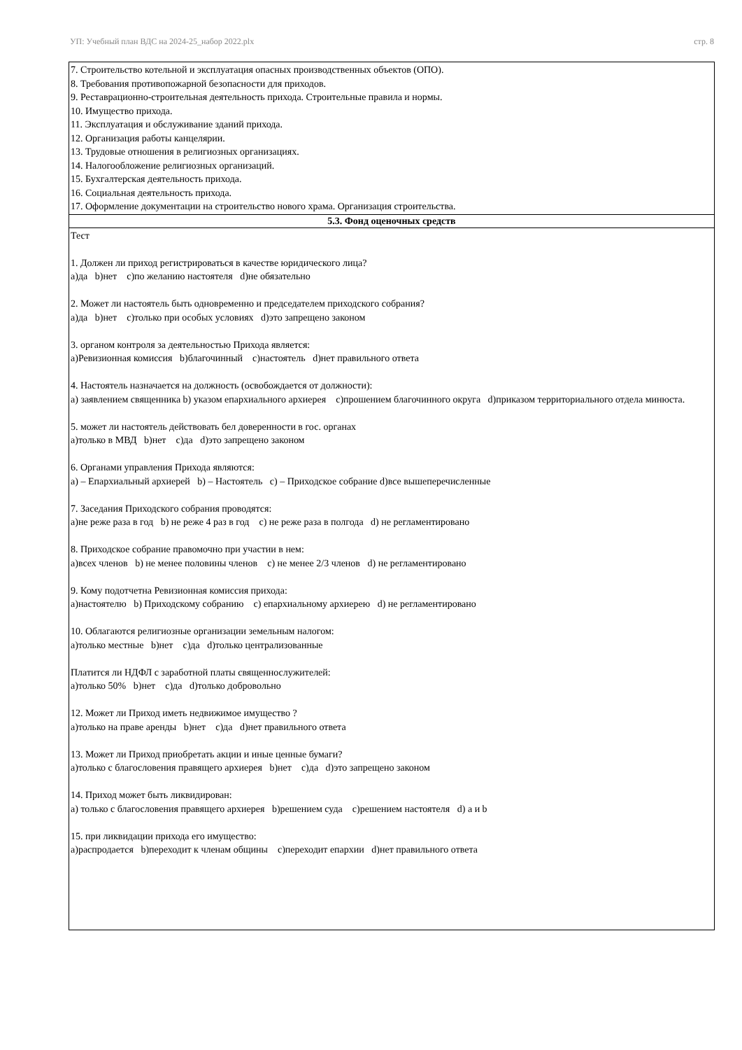УП: Учебный план ВДС на 2024-25_набор 2022.plx стр. 8
| 7. Строительство котельной и эксплуатация опасных производственных объектов (ОПО). 8. Требования противопожарной безопасности для приходов. 9. Реставрационно-строительная деятельность прихода. Строительные правила и нормы. 10. Имущество прихода. 11. Эксплуатация и обслуживание зданий прихода. 12. Организация работы канцелярии. 13. Трудовые отношения в религиозных организациях. 14. Налогообложение религиозных организаций. 15. Бухгалтерская деятельность прихода. 16. Социальная деятельность прихода. 17. Оформление документации на строительство нового храма. Организация строительства. |
| 5.3. Фонд оценочных средств |
| Тест 1. Должен ли приход регистрироваться в качестве юридического лица? a)да b)нет c)по желанию настоятеля d)не обязательно 2. Может ли настоятель быть одновременно и председателем приходского собрания? a)да b)нет c)только при особых условиях d)это запрещено законом 3. органом контроля за деятельностью Прихода является: a)Ревизионная комиссия b)благочинный c)настоятель d)нет правильного ответа 4. Настоятель назначается на должность (освобождается от должности): a) заявлением священника b) указом епархиального архиерея c)прошением благочинного округа d)приказом территориального отдела минюста. 5. может ли настоятель действовать бел доверенности в гос. органах a)только в МВД b)нет c)да d)это запрещено законом 6. Органами управления Прихода являются: a) – Епархиальный архиерей b) – Настоятель c) – Приходское собрание d)все вышеперечисленные 7. Заседания Приходского собрания проводятся: a)не реже раза в год b) не реже 4 раз в год c) не реже раза в полгода d) не регламентировано 8. Приходское собрание правомочно при участии в нем: a)всех членов b) не менее половины членов c) не менее 2/3 членов d) не регламентировано 9. Кому подотчетна Ревизионная комиссия прихода: a)настоятелю b) Приходскому собранию c) епархиальному архиерею d) не регламентировано 10. Облагаются религиозные организации земельным налогом: a)только местные b)нет c)да d)только централизованные Платится ли НДФЛ с заработной платы священнослужителей: a)только 50% b)нет c)да d)только добровольно 12. Может ли Приход иметь недвижимое имущество ? a)только на праве аренды b)нет c)да d)нет правильного ответа 13. Может ли Приход приобретать акции и иные ценные бумаги? a)только с благословения правящего архиерея b)нет c)да d)это запрещено законом 14. Приход может быть ликвидирован: a) только с благословения правящего архиерея b)решением суда c)решением настоятеля d) a и b 15. при ликвидации прихода его имущество: a)распродается b)переходит к членам общины c)переходит епархии d)нет правильного ответа |